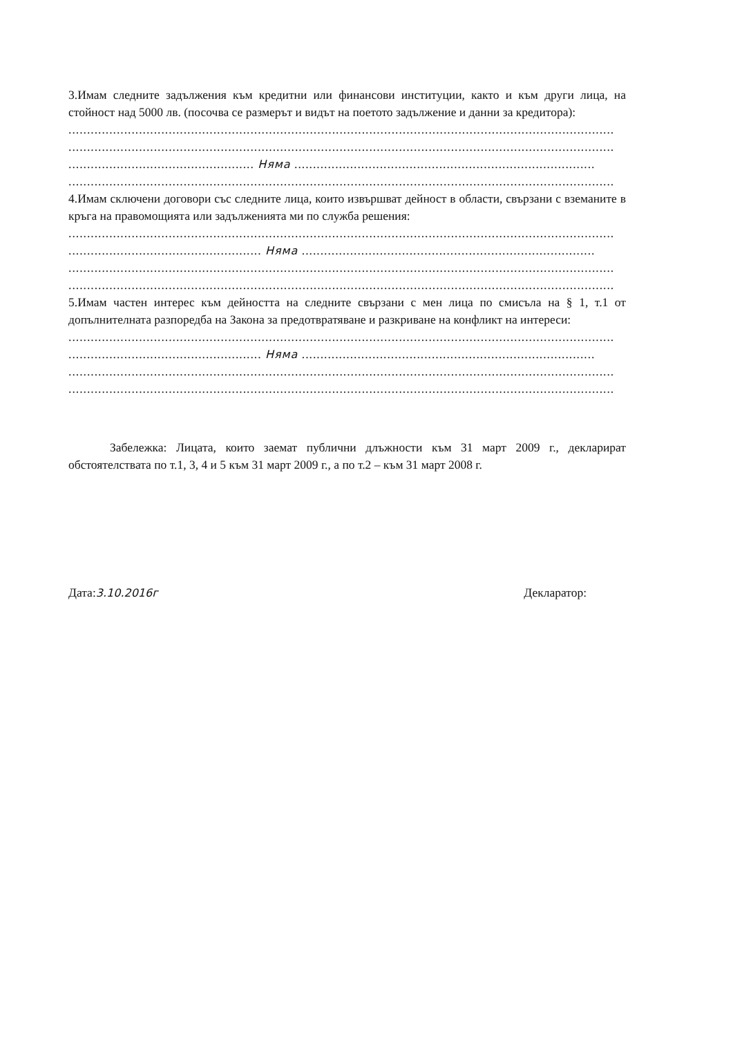3.Имам следните задължения към кредитни или финансови институции, както и към други лица, на стойност над 5000 лв. (посочва се размерът и видът на поетото задължение и данни за кредитора):
........................................................................................................................................................
........................................................................................................................................................
.................................................. Няма .................................................................................
........................................................................................................................................................
4.Имам сключени договори със следните лица, които извършват дейност в области, свързани с вземаните в кръга на правомощията или задълженията ми по служба решения:
........................................................................................................................................................
.................................................... Няма ...............................................................................
........................................................................................................................................................
........................................................................................................................................................
5.Имам частен интерес към дейността на следните свързани с мен лица по смисъла на § 1, т.1 от допълнителната разпоредба на Закона за предотвратяване и разкриване на конфликт на интереси:
........................................................................................................................................................
.................................................... Няма ...............................................................................
........................................................................................................................................................
........................................................................................................................................................
Забележка: Лицата, които заемат публични длъжности към 31 март 2009 г., декларират обстоятелствата по т.1, 3, 4 и 5 към 31 март 2009 г., а по т.2 – към 31 март 2008 г.
Дата:3.10.2016г Декларатор: